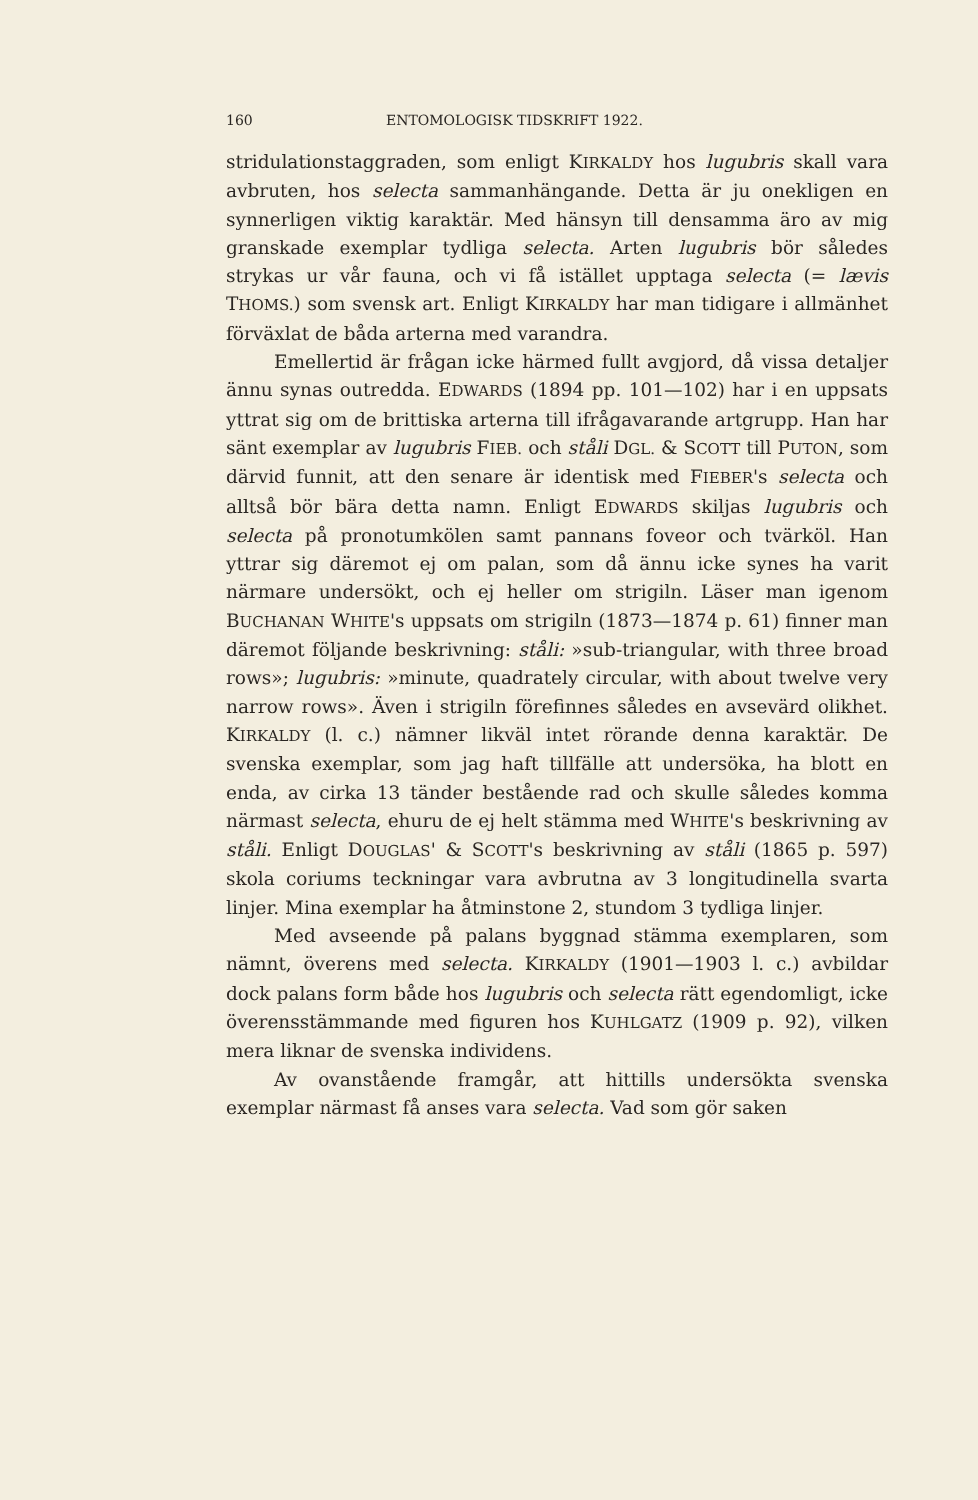160 ENTOMOLOGISK TIDSKRIFT 1922.
stridulationstaggraden, som enligt KIRKALDY hos lugubris skall vara avbruten, hos selecta sammanhängande. Detta är ju onekligen en synnerligen viktig karaktär. Med hänsyn till densamma äro av mig granskade exemplar tydliga selecta. Arten lugubris bör således strykas ur vår fauna, och vi få istället upptaga selecta (= lævis THOMS.) som svensk art. Enligt KIRKALDY har man tidigare i allmänhet förväxlat de båda arterna med varandra.
Emellertid är frågan icke härmed fullt avgjord, då vissa detaljer ännu synas outredda. EDWARDS (1894 pp. 101—102) har i en uppsats yttrat sig om de brittiska arterna till ifrågavarande artgrupp. Han har sänt exemplar av lugubris FIEB. och ståli DGL. & SCOTT till PUTON, som därvid funnit, att den senare är identisk med FIEBER's selecta och alltså bör bära detta namn. Enligt EDWARDS skiljas lugubris och selecta på pronotumkölen samt pannans foveor och tvärköl. Han yttrar sig däremot ej om palan, som då ännu icke synes ha varit närmare undersökt, och ej heller om strigiln. Läser man igenom BUCHANAN WHITE's uppsats om strigiln (1873—1874 p. 61) finner man däremot följande beskrivning: ståli: »sub-triangular, with three broad rows»; lugubris: »minute, quadrately circular, with about twelve very narrow rows». Även i strigiln förefinnes således en avsevärd olikhet. KIRKALDY (l. c.) nämner likväl intet rörande denna karaktär. De svenska exemplar, som jag haft tillfälle att undersöka, ha blott en enda, av cirka 13 tänder bestående rad och skulle således komma närmast selecta, ehuru de ej helt stämma med WHITE's beskrivning av ståli. Enligt DOUGLAS' & SCOTT's beskrivning av ståli (1865 p. 597) skola coriums teckningar vara avbrutna av 3 longitudinella svarta linjer. Mina exemplar ha åtminstone 2, stundom 3 tydliga linjer.
Med avseende på palans byggnad stämma exemplaren, som nämnt, överens med selecta. KIRKALDY (1901—1903 l. c.) avbildar dock palans form både hos lugubris och selecta rätt egendomligt, icke överensstämmande med figuren hos KUHLGATZ (1909 p. 92), vilken mera liknar de svenska individens.
Av ovanstående framgår, att hittills undersökta svenska exemplar närmast få anses vara selecta. Vad som gör saken